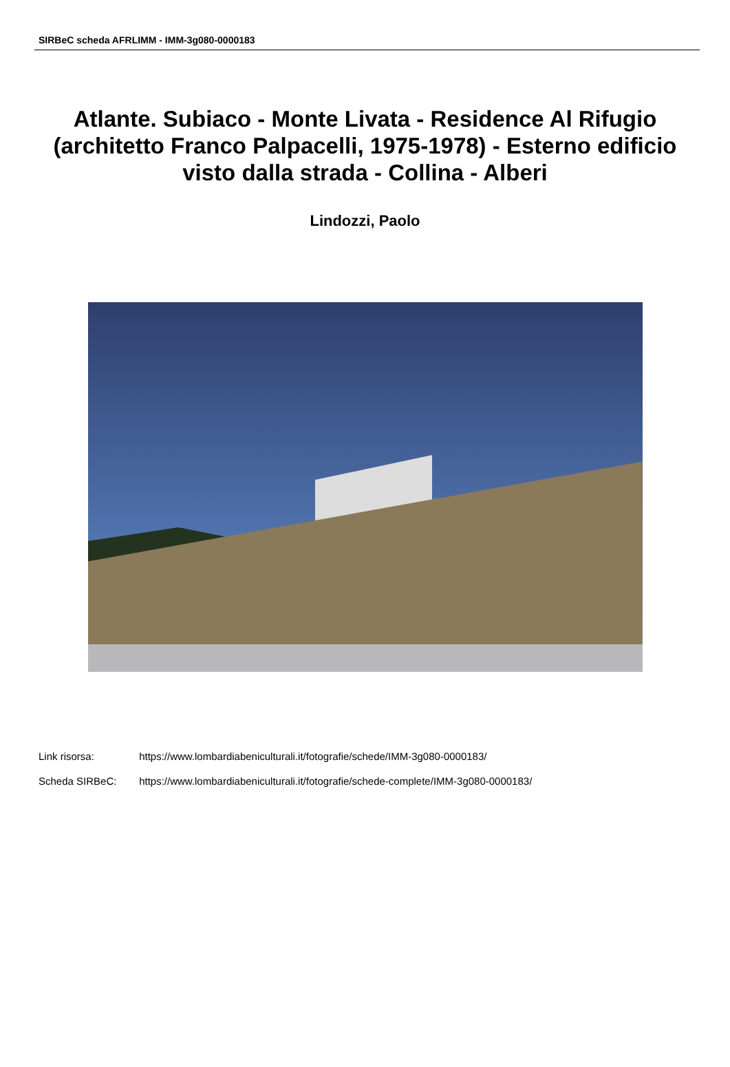SIRBeC scheda AFRLIMM - IMM-3g080-0000183
Atlante. Subiaco - Monte Livata - Residence Al Rifugio (architetto Franco Palpacelli, 1975-1978) - Esterno edificio visto dalla strada - Collina - Alberi
Lindozzi, Paolo
Link risorsa: https://www.lombardiabeniculturali.it/fotografie/schede/IMM-3g080-0000183/
Scheda SIRBeC: https://www.lombardiabeniculturali.it/fotografie/schede-complete/IMM-3g080-0000183/